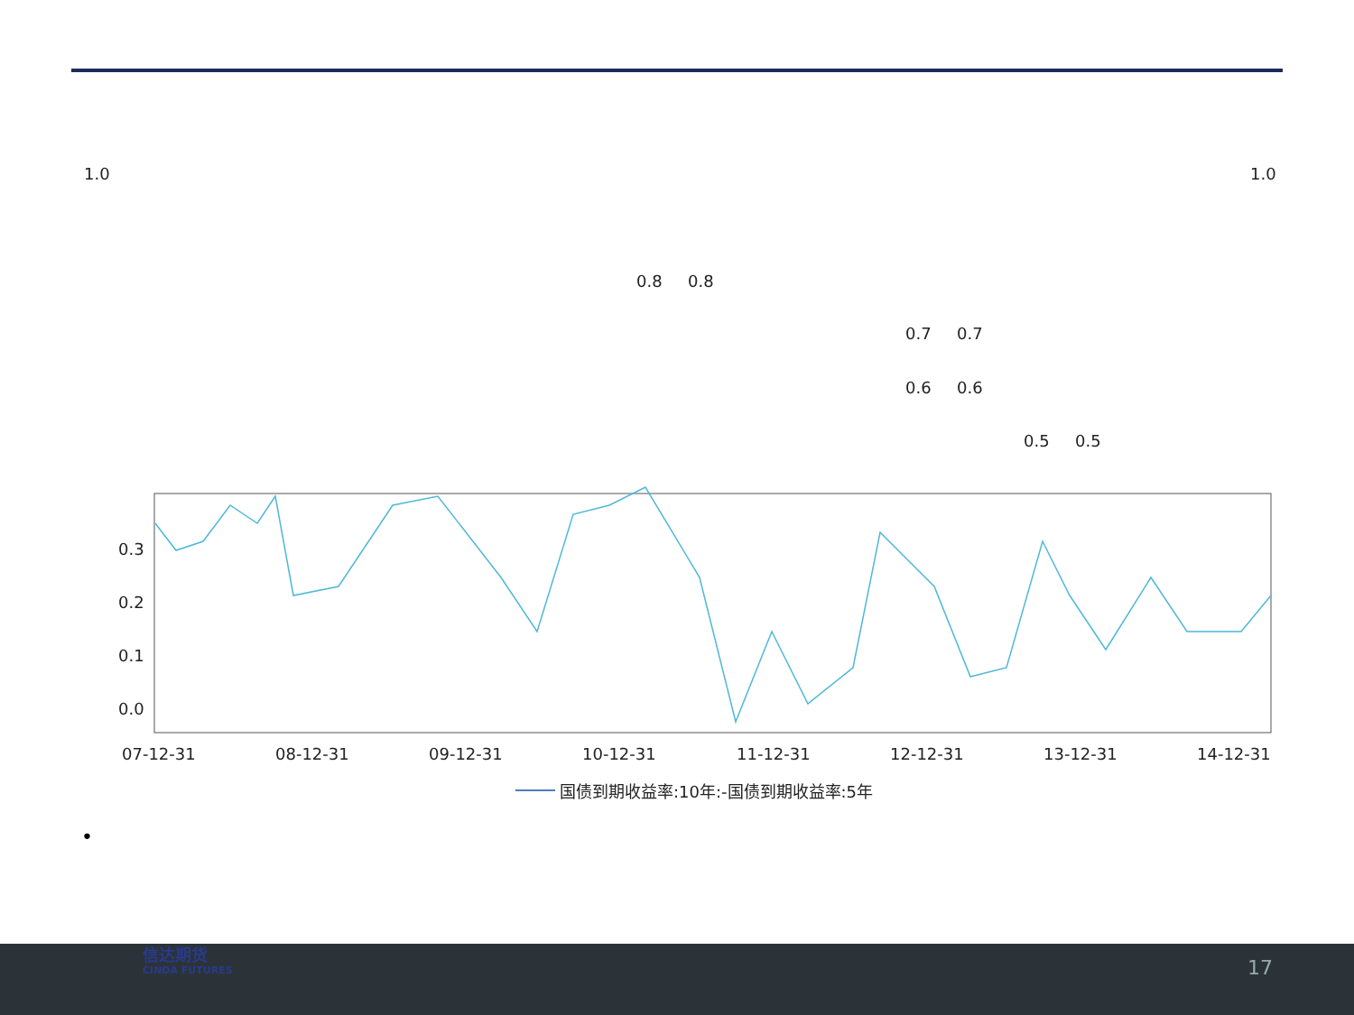1.0
1.0
0.8
0.8
0.7
0.7
0.6
0.6
0.5
0.5
0.3
0.2
0.1
0.0
07-12-31
08-12-31
09-12-31
10-12-31
11-12-31
12-12-31
13-12-31
14-12-31
国债到期收益率:10年:-国债到期收益率:5年
•
信达期货
CINDA FUTURES
17